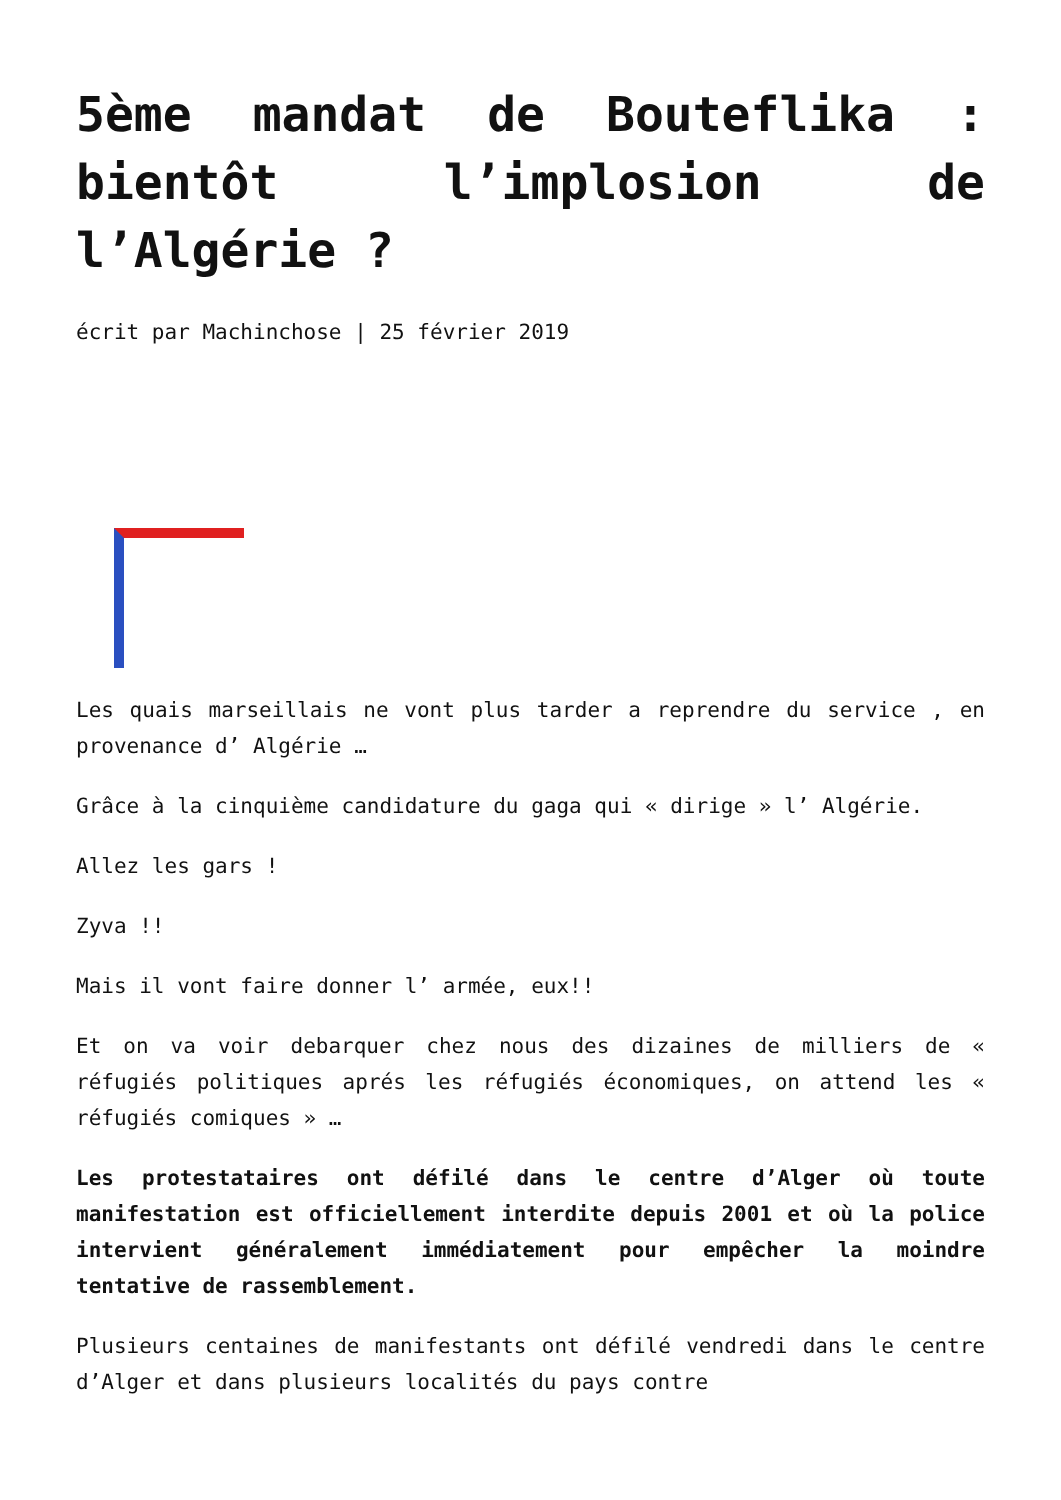5ème mandat de Bouteflika : bientôt l’implosion de l’Algérie ?
écrit par Machinchose | 25 février 2019
Les quais marseillais ne vont plus tarder a reprendre du service , en provenance d’ Algérie …
Grâce à la cinquième candidature du gaga qui « dirige » l’ Algérie.
Allez les gars !
Zyva !!
Mais il vont faire donner l’ armée, eux!!
Et on va voir debarquer chez nous des dizaines de milliers de « réfugiés politiques aprés les réfugiés économiques, on attend les « réfugiés comiques » …
Les protestataires ont défilé dans le centre d’Alger où toute manifestation est officiellement interdite depuis 2001 et où la police intervient généralement immédiatement pour empêcher la moindre tentative de rassemblement.
Plusieurs centaines de manifestants ont défilé vendredi dans le centre d’Alger et dans plusieurs localités du pays contre